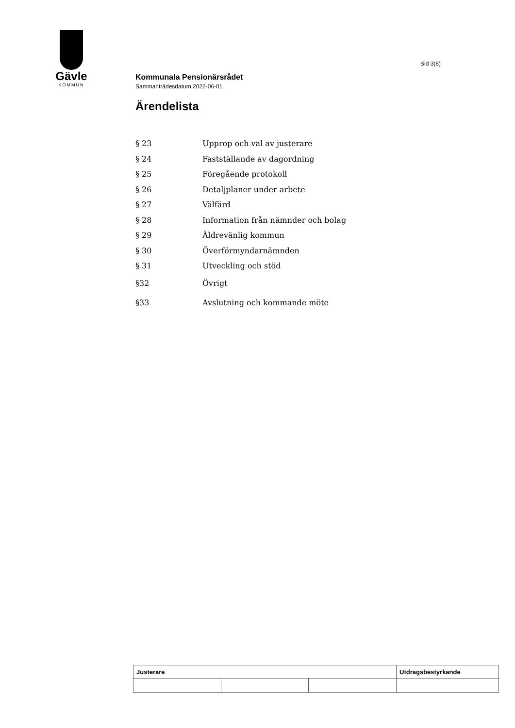Gävle
KOMMUN
Sid 3(8)
Kommunala Pensionärsrådet
Sammanträdesdatum 2022-06-01
Ärendelista
| § 23 | Upprop och val av justerare |
| § 24 | Fastställande av dagordning |
| § 25 | Föregående protokoll |
| § 26 | Detaljplaner under arbete |
| § 27 | Välfärd |
| § 28 | Information från nämnder och bolag |
| § 29 | Äldrevänlig kommun |
| § 30 | Överförmyndarnämnden |
| § 31 | Utveckling och stöd |
| §32 | Övrigt |
| §33 | Avslutning och kommande möte |
| Justerare | | | Utdragsbestyrkande |
| --- | --- | --- | --- |